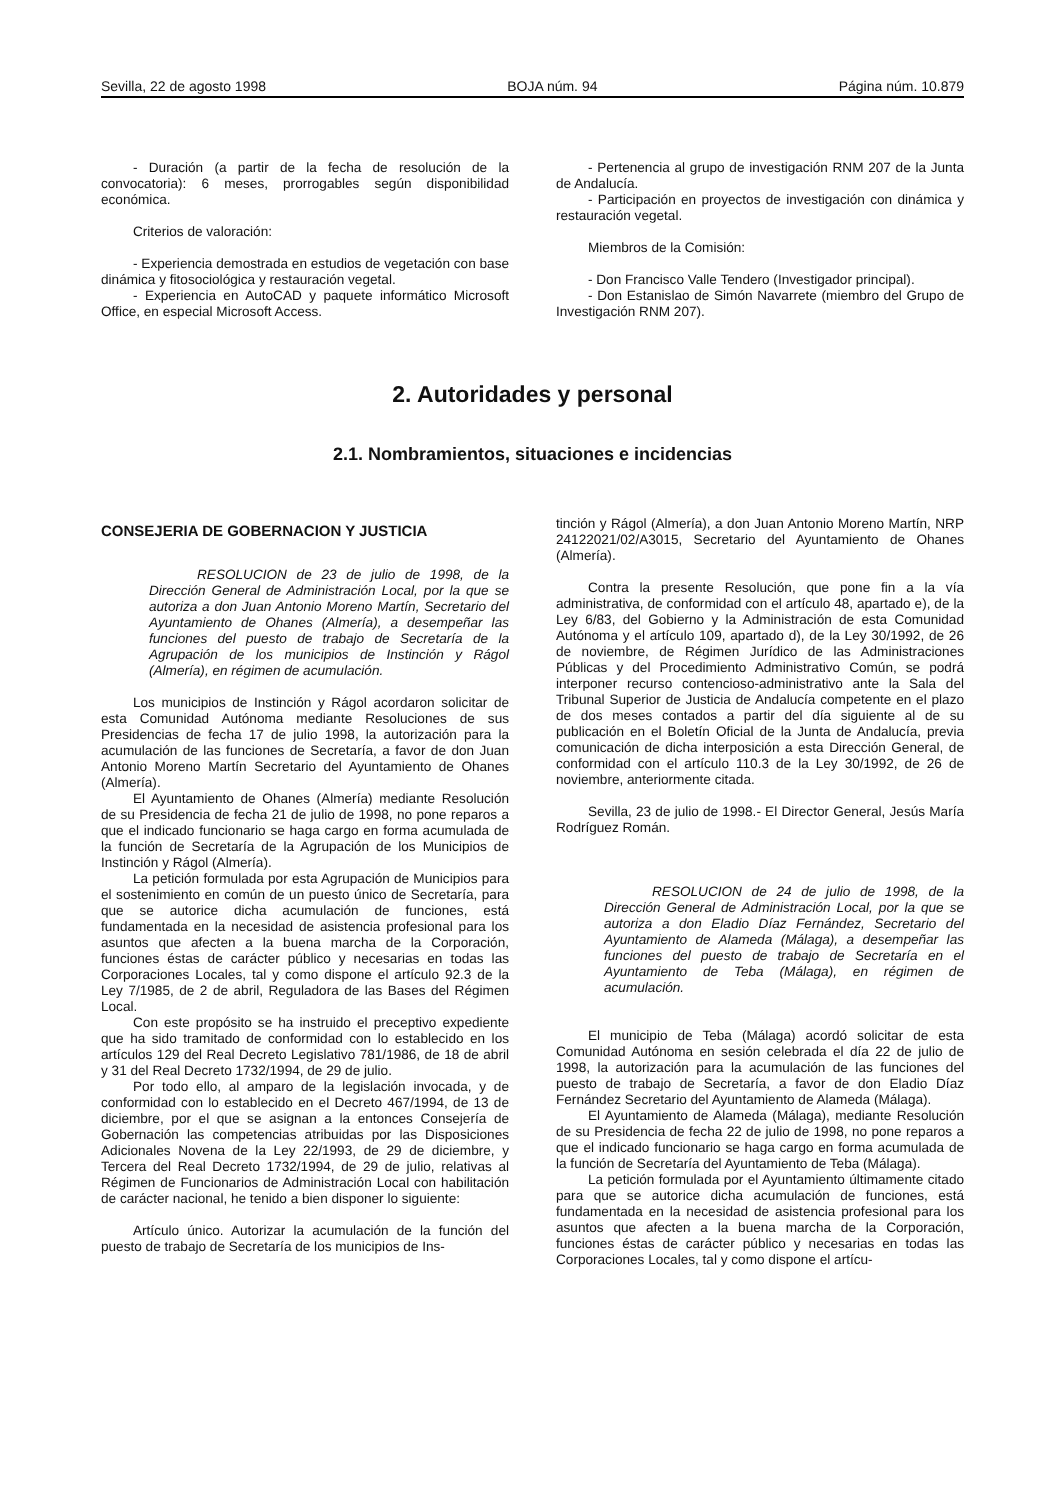Sevilla, 22 de agosto 1998 BOJA núm. 94 Página núm. 10.879
- Duración (a partir de la fecha de resolución de la convocatoria): 6 meses, prorrogables según disponibilidad económica.
Criterios de valoración:
- Experiencia demostrada en estudios de vegetación con base dinámica y fitosociológica y restauración vegetal.
- Experiencia en AutoCAD y paquete informático Microsoft Office, en especial Microsoft Access.
- Pertenencia al grupo de investigación RNM 207 de la Junta de Andalucía.
- Participación en proyectos de investigación con dinámica y restauración vegetal.
Miembros de la Comisión:
- Don Francisco Valle Tendero (Investigador principal).
- Don Estanislao de Simón Navarrete (miembro del Grupo de Investigación RNM 207).
2. Autoridades y personal
2.1. Nombramientos, situaciones e incidencias
CONSEJERIA DE GOBERNACION Y JUSTICIA
RESOLUCION de 23 de julio de 1998, de la Dirección General de Administración Local, por la que se autoriza a don Juan Antonio Moreno Martín, Secretario del Ayuntamiento de Ohanes (Almería), a desempeñar las funciones del puesto de trabajo de Secretaría de la Agrupación de los municipios de Instinción y Rágol (Almería), en régimen de acumulación.
Los municipios de Instinción y Rágol acordaron solicitar de esta Comunidad Autónoma mediante Resoluciones de sus Presidencias de fecha 17 de julio 1998, la autorización para la acumulación de las funciones de Secretaría, a favor de don Juan Antonio Moreno Martín Secretario del Ayuntamiento de Ohanes (Almería).
El Ayuntamiento de Ohanes (Almería) mediante Resolución de su Presidencia de fecha 21 de julio de 1998, no pone reparos a que el indicado funcionario se haga cargo en forma acumulada de la función de Secretaría de la Agrupación de los Municipios de Instinción y Rágol (Almería).
La petición formulada por esta Agrupación de Municipios para el sostenimiento en común de un puesto único de Secretaría, para que se autorice dicha acumulación de funciones, está fundamentada en la necesidad de asistencia profesional para los asuntos que afecten a la buena marcha de la Corporación, funciones éstas de carácter público y necesarias en todas las Corporaciones Locales, tal y como dispone el artículo 92.3 de la Ley 7/1985, de 2 de abril, Reguladora de las Bases del Régimen Local.
Con este propósito se ha instruido el preceptivo expediente que ha sido tramitado de conformidad con lo establecido en los artículos 129 del Real Decreto Legislativo 781/1986, de 18 de abril y 31 del Real Decreto 1732/1994, de 29 de julio.
Por todo ello, al amparo de la legislación invocada, y de conformidad con lo establecido en el Decreto 467/1994, de 13 de diciembre, por el que se asignan a la entonces Consejería de Gobernación las competencias atribuidas por las Disposiciones Adicionales Novena de la Ley 22/1993, de 29 de diciembre, y Tercera del Real Decreto 1732/1994, de 29 de julio, relativas al Régimen de Funcionarios de Administración Local con habilitación de carácter nacional, he tenido a bien disponer lo siguiente:
Artículo único. Autorizar la acumulación de la función del puesto de trabajo de Secretaría de los municipios de Ins-
tinción y Rágol (Almería), a don Juan Antonio Moreno Martín, NRP 24122021/02/A3015, Secretario del Ayuntamiento de Ohanes (Almería).
Contra la presente Resolución, que pone fin a la vía administrativa, de conformidad con el artículo 48, apartado e), de la Ley 6/83, del Gobierno y la Administración de esta Comunidad Autónoma y el artículo 109, apartado d), de la Ley 30/1992, de 26 de noviembre, de Régimen Jurídico de las Administraciones Públicas y del Procedimiento Administrativo Común, se podrá interponer recurso contencioso-administrativo ante la Sala del Tribunal Superior de Justicia de Andalucía competente en el plazo de dos meses contados a partir del día siguiente al de su publicación en el Boletín Oficial de la Junta de Andalucía, previa comunicación de dicha interposición a esta Dirección General, de conformidad con el artículo 110.3 de la Ley 30/1992, de 26 de noviembre, anteriormente citada.
Sevilla, 23 de julio de 1998.- El Director General, Jesús María Rodríguez Román.
RESOLUCION de 24 de julio de 1998, de la Dirección General de Administración Local, por la que se autoriza a don Eladio Díaz Fernández, Secretario del Ayuntamiento de Alameda (Málaga), a desempeñar las funciones del puesto de trabajo de Secretaría en el Ayuntamiento de Teba (Málaga), en régimen de acumulación.
El municipio de Teba (Málaga) acordó solicitar de esta Comunidad Autónoma en sesión celebrada el día 22 de julio de 1998, la autorización para la acumulación de las funciones del puesto de trabajo de Secretaría, a favor de don Eladio Díaz Fernández Secretario del Ayuntamiento de Alameda (Málaga).
El Ayuntamiento de Alameda (Málaga), mediante Resolución de su Presidencia de fecha 22 de julio de 1998, no pone reparos a que el indicado funcionario se haga cargo en forma acumulada de la función de Secretaría del Ayuntamiento de Teba (Málaga).
La petición formulada por el Ayuntamiento últimamente citado para que se autorice dicha acumulación de funciones, está fundamentada en la necesidad de asistencia profesional para los asuntos que afecten a la buena marcha de la Corporación, funciones éstas de carácter público y necesarias en todas las Corporaciones Locales, tal y como dispone el artícu-